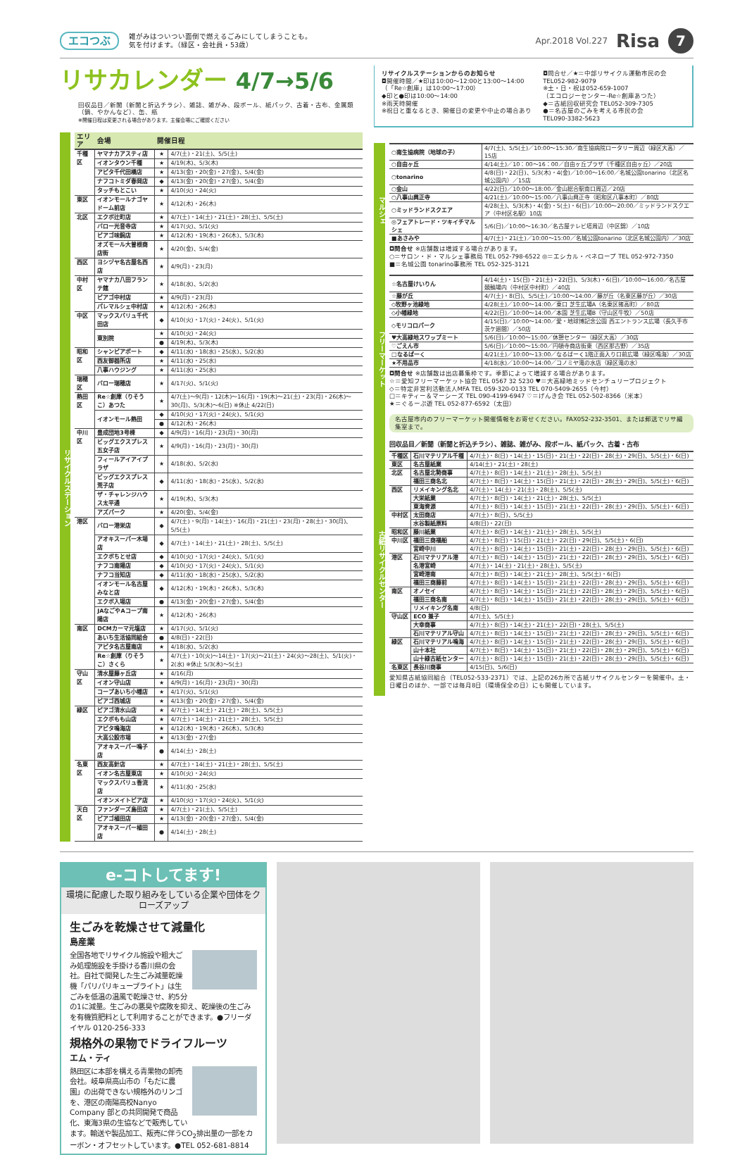エコつぶ
雑がみはついつい面倒で燃えるごみにしてしまうことも。
気を付けます。（緑区・会社員・53歳）
Apr.2018 Vol.227
Risa
7
リサカレンダー 4/7→5/6
回収品目／新聞（新聞と折込チラシ）、雑誌、雑がみ、段ボール、紙パック、古着・古布、金属類（鍋、やかんなど）、缶、瓶
※開催日程は変更される場合があります。主催会場にご確認ください
リサイクルステーション
| エリア | 会場 | 開催日程 | |
| --- | --- | --- | --- |
| 千種区 | ヤマナカアスティ店 | ★ | 4/7(土)・21(土)、5/5(土) |
| | イオンタウン千種 | ★ | 4/19(木)、5/3(木) |
| | アピタ千代田橋店 | ★ | 4/13(金)・20(金)・27(金)、5/4(金) |
| | ナフコトミダ春岡店 | ◆ | 4/13(金)・20(金)・27(金)、5/4(金) |
| | タッチもとこい | ★ | 4/10(火)・24(火) |
| 東区 | イオンモールナゴヤドーム前店 | ★ | 4/12(木)・26(木) |
| 北区 | エクボ辻町店 | ★ | 4/7(土)・14(土)・21(土)・28(土)、5/5(土) |
| | バロー光音寺店 | ★ | 4/17(火)、5/1(火) |
| | ピアゴ味鋺店 | ★ | 4/12(木)・19(木)・26(木)、5/3(木) |
| | オズモール大曽根商店街 | ★ | 4/20(金)、5/4(金) |
| 西区 | ヨシヅヤ名古屋名西店 | ★ | 4/9(月)・23(月) |
| 中村区 | ヤマナカ八田フランテ館 | ★ | 4/18(水)、5/2(水) |
| | ピアゴ中村店 | ★ | 4/9(月)・23(月) |
| | パレマルシェ中村店 | ★ | 4/12(木)・26(木) |
| 中区 | マックスバリュ千代田店 | ◆ | 4/10(火)・17(火)・24(火)、5/1(火) |
| | 東別院 | ★ | 4/10(火)・24(火) |
| | | ● | 4/19(木)、5/3(木) |
| 昭和区 | シャンピアポート | ◆ | 4/11(水)・18(水)・25(水)、5/2(水) |
| | 西友御器所店 | ★ | 4/11(水)・25(水) |
| | 八事ハウジング | ★ | 4/11(水)・25(水) |
| 瑞穂区 | バロー瑞穂店 | ★ | 4/17(火)、5/1(火) |
| 熱田区 | Re☆創庫（りそうこ）あつた | ★ | 4/7(土)～9(月)・12(木)～16(月)・19(木)～21(土)・23(月)・26(木)～30(月)、5/3(木)～6(日) ※休止 4/22(日) |
| | イオンモール熱田 | ◆ | 4/10(火)・17(火)・24(火)、5/1(火) |
| | | ● | 4/12(木)・26(木) |
| 中川区 | 豊成団地3号棟 | ◆ | 4/9(月)・16(月)・23(月)・30(月) |
| | ビッグエクスプレス五女子店 | ★ | 4/9(月)・16(月)・23(月)・30(月) |
| | フィールアイアイプラザ | ★ | 4/18(水)、5/2(水) |
| | ビッグエクスプレス荒子店 | ◆ | 4/11(水)・18(水)・25(水)、5/2(水) |
| | ザ・チャレンジハウス太平通 | ★ | 4/19(木)、5/3(木) |
| | アズパーク | ★ | 4/20(金)、5/4(金) |
| 港区 | バロー港栄店 | ◆ | 4/7(土)・9(月)・14(土)・16(月)・21(土)・23(月)・28(土)・30(月)、5/5(土) |
| | アオキスーパー木場店 | ◆ | 4/7(土)・14(土)・21(土)・28(土)、5/5(土) |
| | エクボちとせ店 | ◆ | 4/10(火)・17(火)・24(火)、5/1(火) |
| | ナフコ南陽店 | ◆ | 4/10(火)・17(火)・24(火)、5/1(火) |
| | ナフコ当知店 | ◆ | 4/11(水)・18(水)・25(水)、5/2(水) |
| | イオンモール名古屋みなと店 | ◆ | 4/12(木)・19(木)・26(木)、5/3(木) |
| | エクボ入場店 | ● | 4/13(金)・20(金)・27(金)、5/4(金) |
| | JAなごやAコープ南陽店 | ★ | 4/12(木)・26(木) |
| 南区 | DCMカーマ元塩店 | ★ | 4/17(火)、5/1(火) |
| | あいち生活協同組合 | ● | 4/8(日)・22(日) |
| | アピタ名古屋南店 | ★ | 4/18(水)、5/2(水) |
| | Re☆創庫（りそうこ）さくら | ★ | 4/7(土)・10(火)～14(土)・17(火)～21(土)・24(火)～28(土)、5/1(火)・2(水) ※休止 5/3(木)～5(土) |
| 守山区 | 清水屋藤ヶ丘店 | ★ | 4/16(月) |
| | イオン守山店 | ★ | 4/9(月)・16(月)・23(月)・30(月) |
| | コープあいち小幡店 | ★ | 4/17(火)、5/1(火) |
| | ピアゴ西城店 | ★ | 4/13(金)・20(金)・27(金)、5/4(金) |
| 緑区 | ピアゴ清水山店 | ★ | 4/7(土)・14(土)・21(土)・28(土)、5/5(土) |
| | エクボもも山店 | ★ | 4/7(土)・14(土)・21(土)・28(土)、5/5(土) |
| | アピタ鳴海店 | ★ | 4/12(木)・19(木)・26(木)、5/3(木) |
| | 大高公設市場 | ★ | 4/13(金)・27(金) |
| | アオキスーパー鳴子店 | ● | 4/14(土)・28(土) |
| 名東区 | 西友高針店 | ★ | 4/7(土)・14(土)・21(土)・28(土)、5/5(土) |
| | イオン名古屋東店 | ★ | 4/10(火)・24(火) |
| | マックスバリュ香流店 | ★ | 4/11(水)・25(水) |
| | イオンメイトピア店 | ★ | 4/10(火)・17(火)・24(火)、5/1(火) |
| 天白区 | ファンダーズ島田店 | ★ | 4/7(土)・21(土)、5/5(土) |
| | ピアゴ植田店 | ★ | 4/13(金)・20(金)・27(金)、5/4(金) |
| | アオキスーパー植田店 | ● | 4/14(土)・28(土) |
リサイクルステーションからのお知らせ
◘開催時間／★印は10:00～12:00と13:00～14:00
（「Re☆創庫」は10:00～17:00）
◆印と●印は10:00～14:00
※雨天時開催
※祝日と重なるとき、開催日の変更や中止の場合あり
◘問合せ／★＝中部リサイクル運動市民の会
TEL052-982-9079
※土・日・祝は052-659-1007
（エコロジーセンター-Re☆創庫あつた）
◆＝古紙回収研究会 TEL052-309-7305
●＝名古屋のごみを考える市民の会
TEL090-3382-5623
マルシェ
| ○南生協病院（地球の子） | 4/7(土)、5/5(土)／10:00～15:30／南生協病院ロータリー周辺（緑区大高）／15店 |
| ○自由ヶ丘 | 4/14(土)／10：00～16：00／自由ヶ丘プラザ（千種区自由ヶ丘）／20店 |
| ○tonarino | 4/8(日)・22(日)、5/3(木)・4(金)／10:00～16:00／名城公園tonarino（北区名城公園内）／15店 |
| ○金山 | 4/22(日)／10:00～18:00／金山総合駅南口周辺／20店 |
| ○八事山興正寺 | 4/21(土)／10:00～15:00／八事山興正寺（昭和区八事本町）／80店 |
| ○ミッドランドスクエア | 4/28(土)、5/3(木)・4(金)・5(土)・6(日)／10:00～20:00／ミッドランドスクエア（中村区名駅）10店 |
| ◎フェアトレード・ツキイチマルシェ | 5/6(日)／10:00～16:30／名古屋テレビ塔周辺（中区錦）／10店 |
| ■あさみや | 4/7(土)・21(土)／10:00～15:00／名城公園tonarino（北区名城公園内）／30店 |
◘問合せ ※店舗数は増減する場合があります。
○＝サロン・ド・マルシェ事務局 TEL 052-798-6522 ◎＝エシカル・ペネロープ TEL 052-972-7350
■＝名城公園 tonarino事務所 TEL 052-325-3121
フリーマーケット
| ☆名古屋けいりん | 4/14(土)・15(日)・21(土)・22(日)、5/3(木)・6(日)／10:00～16:00／名古屋競輪場内（中村区中村町）／40店 |
| ☆藤が丘 | 4/7(土)・8(日)、5/5(土)／10:00～14:00／藤が丘（名東区藤が丘）／30店 |
| ◇牧野ヶ池緑地 | 4/28(土)／10:00～14:00／東口 芝生広場A（名東区猪高町）／80店 |
| ◇小幡緑地 | 4/22(日)／10:00～14:00／本園 芝生広場B（守山区牛牧）／50店 |
| ◇モリコロパーク | 4/15(日)／10:00～14:00／愛・地球博記念公園 西エントランス広場（長久手市茨ケ廻間）／50店 |
| ♥大高緑地スワップミート | 5/6(日)／10:00～15:00／休憩センター（緑区大高）／30店 |
| ♡ごえん市 | 5/6(日)／10:00～15:00／円頓寺商店街東（西区那古野）／35店 |
| □なるぱーく | 4/21(土)／10:00～13:00／なるぱーく1階正面入り口前広場（緑区鳴海）／30店 |
| ★不用品市 | 4/18(水)／10:00～14:00／コノミヤ滝の水店（緑区滝の水） |
◘問合せ ※店舗数は出店募集枠です。季節によって増減する場合があります。
☆＝愛知フリーマーケット協会 TEL 0567 32 5230 ♥＝大高緑地ミッドセンチュリープロジェクト
◇＝特定非営利活動法人MFA TEL 059-320-0133 TEL 070-5409-2655（今村）
□＝キティー＆マーシーズ TEL 090-4199-6947 ♡＝げんき会 TEL 052-502-8366（米本）
★＝ぐるーぷ遊 TEL 052-877-6592（太田）
名古屋市内のフリーマーケット開催情報をお寄せください。FAX052-232-3501、または郵送でリサ編集室まで。
古紙リサイクルセンター
回収品目／新聞（新聞と折込チラシ）、雑誌、雑がみ、段ボール、紙パック、古着・古布
| 千種区 | 石川マテリアル千種 | 4/7(土)・8(日)・14(土)・15(日)・21(土)・22(日)・28(土)・29(日)、5/5(土)・6(日) |
| 東区 | 名古屋紙業 | 4/14(土)・21(土)・28(土) |
| 北区 | 名古屋北勢商事 | 4/7(土)・8(日)・14(土)・21(土)・28(土)、5/5(土) |
| | 福田三商名北 | 4/7(土)・8(日)・14(土)・15(日)・21(土)・22(日)・28(土)・29(日)、5/5(土)・6(日) |
| 西区 | リメイキング名北 | 4/7(土)・14(土)・21(土)・28(土)、5/5(土) |
| | 大栄紙業 | 4/7(土)・8(日)・14(土)・21(土)・28(土)、5/5(土) |
| | 東海資源 | 4/7(土)・8(日)・14(土)・15(日)・21(土)・22(日)・28(土)・29(日)、5/5(土)・6(日) |
| 中村区 | 太田商店 | 4/7(土)・8(日)、5/5(土) |
| | 水谷製紙原料 | 4/8(日)・22(日) |
| 昭和区 | 藤川紙業 | 4/7(土)・8(日)・14(土)・21(土)・28(土)、5/5(土) |
| 中川区 | 福田三商福船 | 4/7(土)・8(日)・15(日)・21(土)・22(日)・29(日)、5/5(土)・6(日) |
| | 宮崎中川 | 4/7(土)・8(日)・14(土)・15(日)・21(土)・22(日)・28(土)・29(日)、5/5(土)・6(日) |
| 港区 | 石川マテリアル港 | 4/7(土)・8(日)・14(土)・15(日)・21(土)・22(日)・28(土)・29(日)、5/5(土)・6(日) |
| | 名港宮崎 | 4/7(土)・14(土)・21(土)・28(土)、5/5(土) |
| | 宮崎港南 | 4/7(土)・8(日)・14(土)・21(土)・28(土)、5/5(土)・6(日) |
| | 福田三商藤前 | 4/7(土)・8(日)・14(土)・15(日)・21(土)・22(日)・28(土)・29(日)、5/5(土)・6(日) |
| 南区 | オノセイ | 4/7(土)・8(日)・14(土)・15(日)・21(土)・22(日)・28(土)・29(日)、5/5(土)・6(日) |
| | 福田三商名南 | 4/7(土)・8(日)・14(土)・15(日)・21(土)・22(日)・28(土)・29(日)、5/5(土)・6(日) |
| | リメイキング名南 | 4/8(日) |
| 守山区 | ECO 兼子 | 4/7(土)、5/5(土) |
| | 大幸商事 | 4/7(土)・8(日)・14(土)・21(土)・22(日)・28(土)、5/5(土) |
| | 石川マテリアル守山 | 4/7(土)・8(日)・14(土)・15(日)・21(土)・22(日)・28(土)・29(日)、5/5(土)・6(日) |
| 緑区 | 石川マテリアル鳴海 | 4/7(土)・8(日)・14(土)・15(日)・21(土)・22(日)・28(土)・29(日)、5/5(土)・6(日) |
| | 山十本社 | 4/7(土)・8(日)・14(土)・15(日)・21(土)・22(日)・28(土)・29(日)、5/5(土)・6(日) |
| | 山十緑古紙センター | 4/7(土)・8(日)・14(土)・15(日)・21(土)・22(日)・28(土)・29(日)、5/5(土)・6(日) |
| 名東区 | 長谷川商事 | 4/15(日)、5/6(日) |
愛知県古紙協同組合（TEL052-533-2371）では、上記の26カ所で古紙リサイクルセンターを開催中。土・日曜日のほか、一部では毎月8日（環境保全の日）にも開催しています。
e-コトしてます!
環境に配慮した取り組みをしている企業や団体をクローズアップ
生ごみを乾燥させて減量化
島産業
全国各地でリサイクル施設や粗大ごみ処理施設を手掛ける香川県の会社。自社で開発した生ごみ減量乾燥機「パリパリキューブライト」は生ごみを低温の温風で乾燥させ、約5分の1に減量。生ごみの悪臭や腐敗を抑え、乾燥後の生ごみを有機質肥料として利用することができます。●フリーダイヤル 0120-256-333
規格外の果物でドライフルーツ
エム・ティ
熱田区に本部を構える青果物の卸売会社。岐阜県高山市の「もだに農園」の出荷できない規格外のリンゴを、港区の南陽高校Nanyo Company 部との共同開発で商品化、東海3県の生協などで販売しています。輸送や製品加工、販売に伴うCO<sub>2</sub>排出量の一部をカーボン・オフセットしています。●TEL 052-681-8814